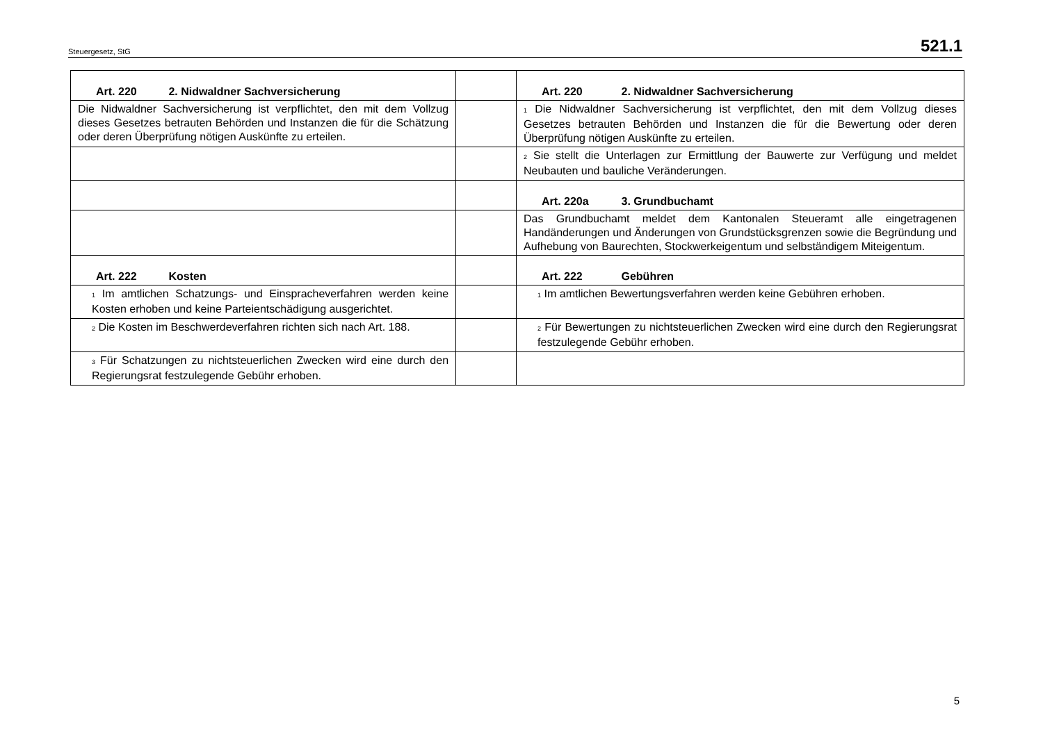Steuergesetz, StG 521.1
| Art. 220 2. Nidwaldner Sachversicherung | | Art. 220 2. Nidwaldner Sachversicherung |
| Die Nidwaldner Sachversicherung ist verpflichtet, den mit dem Vollzug dieses Gesetzes betrauten Behörden und Instanzen die für die Schätzung oder deren Überprüfung nötigen Auskünfte zu erteilen. | | <sup>1</sup> Die Nidwaldner Sachversicherung ist verpflichtet, den mit dem Vollzug dieses Gesetzes betrauten Behörden und Instanzen die für die Bewertung oder deren Überprüfung nötigen Auskünfte zu erteilen. |
| | | <sup>2</sup> Sie stellt die Unterlagen zur Ermittlung der Bauwerte zur Verfügung und meldet Neubauten und bauliche Veränderungen. |
| | | Art. 220a 3. Grundbuchamt |
| | | Das Grundbuchamt meldet dem Kantonalen Steueramt alle eingetragenen Handänderungen und Änderungen von Grundstücksgrenzen sowie die Begründung und Aufhebung von Baurechten, Stockwerkeigentum und selbständigem Miteigentum. |
| Art. 222 Kosten | | Art. 222 Gebühren |
| <sup>1</sup> Im amtlichen Schatzungs- und Einspracheverfahren werden keine Kosten erhoben und keine Parteientschädigung ausgerichtet. | | <sup>1</sup> Im amtlichen Bewertungsverfahren werden keine Gebühren erhoben. |
| <sup>2</sup> Die Kosten im Beschwerdeverfahren richten sich nach Art. 188. | | <sup>2</sup> Für Bewertungen zu nichtsteuerlichen Zwecken wird eine durch den Regierungsrat festzulegende Gebühr erhoben. |
| <sup>3</sup> Für Schatzungen zu nichtsteuerlichen Zwecken wird eine durch den Regierungsrat festzulegende Gebühr erhoben. | | |
5